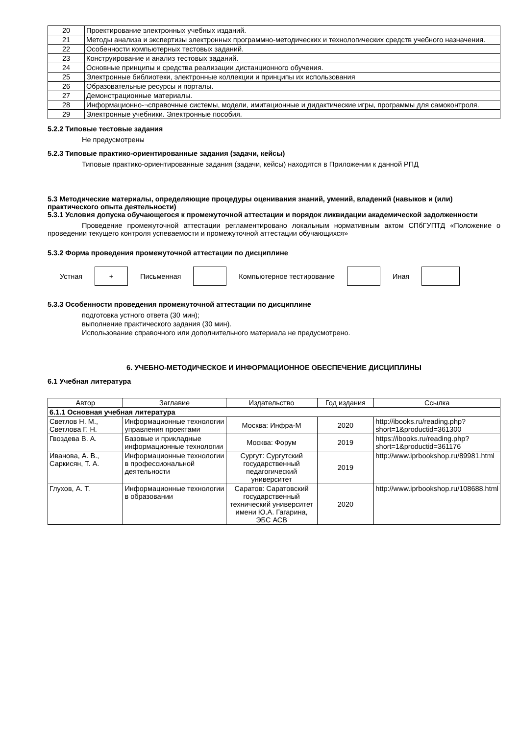| 20 | Проектирование электронных учебных изданий. |
| 21 | Методы анализа и экспертизы электронных программно-методических и технологических средств учебного назначения. |
| 22 | Особенности компьютерных тестовых заданий. |
| 23 | Конструирование и анализ тестовых заданий. |
| 24 | Основные принципы и средства реализации дистанционного обучения. |
| 25 | Электронные библиотеки, электронные коллекции и принципы их использования |
| 26 | Образовательные ресурсы и порталы. |
| 27 | Демонстрационные материалы. |
| 28 | Информационно-¬справочные системы, модели, имитационные и дидактические игры, программы для самоконтроля. |
| 29 | Электронные учебники. Электронные пособия. |
5.2.2 Типовые тестовые задания
Не предусмотрены
5.2.3 Типовые практико-ориентированные задания (задачи, кейсы)
Типовые практико-ориентированные задания (задачи, кейсы) находятся в Приложении к данной РПД
5.3 Методические материалы, определяющие процедуры оценивания знаний, умений, владений (навыков и (или) практического опыта деятельности)
5.3.1 Условия допуска обучающегося к промежуточной аттестации и порядок ликвидации академической задолженности
Проведение промежуточной аттестации регламентировано локальным нормативным актом СПбГУПТД «Положение о проведении текущего контроля успеваемости и промежуточной аттестации обучающихся»
5.3.2 Форма проведения промежуточной аттестации по дисциплине
Устная
+
Письменная Компьютерное тестирование Иная
5.3.3 Особенности проведения промежуточной аттестации по дисциплине
подготовка устного ответа (30 мин);
выполнение практического задания (30 мин).
Использование справочного или дополнительного материала не предусмотрено.
6. УЧЕБНО-МЕТОДИЧЕСКОЕ И ИНФОРМАЦИОННОЕ ОБЕСПЕЧЕНИЕ ДИСЦИПЛИНЫ
6.1 Учебная литература
| Автор | Заглавие | Издательство | Год издания | Ссылка |
| --- | --- | --- | --- | --- |
| 6.1.1 Основная учебная литература | | | | |
| Светлов Н. М., Светлова Г. Н. | Информационные технологии управления проектами | Москва: Инфра-М | 2020 | http://ibooks.ru/reading.php?short=1&productid=361300 |
| Гвоздева В. А. | Базовые и прикладные информационные технологии | Москва: Форум | 2019 | https://ibooks.ru/reading.php?short=1&productid=361176 |
| Иванова, А. В., Саркисян, Т. А. | Информационные технологии в профессиональной деятельности | Сургут: Сургутский государственный педагогический университет | 2019 | http://www.iprbookshop.ru/89981.html |
| Глухов, А. Т. | Информационные технологии в образовании | Саратов: Саратовский государственный технический университет имени Ю.А. Гагарина, ЭБС АСВ | 2020 | http://www.iprbookshop.ru/108688.html |